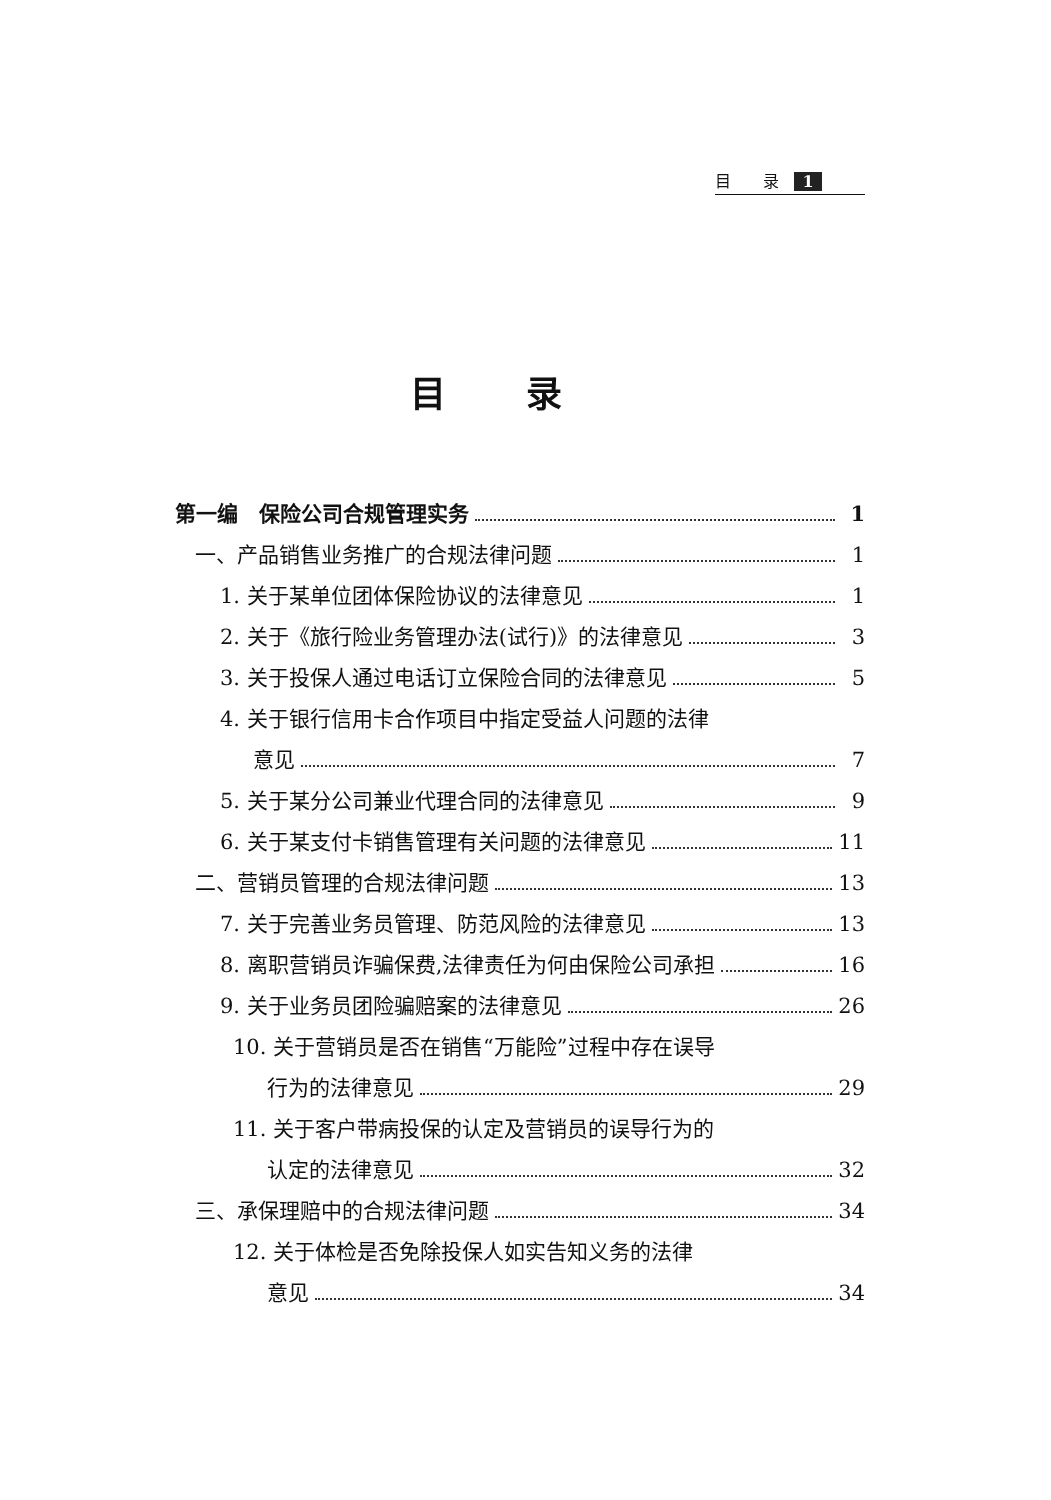目　　录 1
目录
第一编　保险公司合规管理实务 1
一、产品销售业务推广的合规法律问题 1
1. 关于某单位团体保险协议的法律意见 1
2. 关于《旅行险业务管理办法(试行)》的法律意见 3
3. 关于投保人通过电话订立保险合同的法律意见 5
4. 关于银行信用卡合作项目中指定受益人问题的法律
意见 7
5. 关于某分公司兼业代理合同的法律意见 9
6. 关于某支付卡销售管理有关问题的法律意见 11
二、营销员管理的合规法律问题 13
7. 关于完善业务员管理、防范风险的法律意见 13
8. 离职营销员诈骗保费,法律责任为何由保险公司承担 16
9. 关于业务员团险骗赔案的法律意见 26
10. 关于营销员是否在销售“万能险”过程中存在误导
行为的法律意见 29
11. 关于客户带病投保的认定及营销员的误导行为的
认定的法律意见 32
三、承保理赔中的合规法律问题 34
12. 关于体检是否免除投保人如实告知义务的法律
意见 34